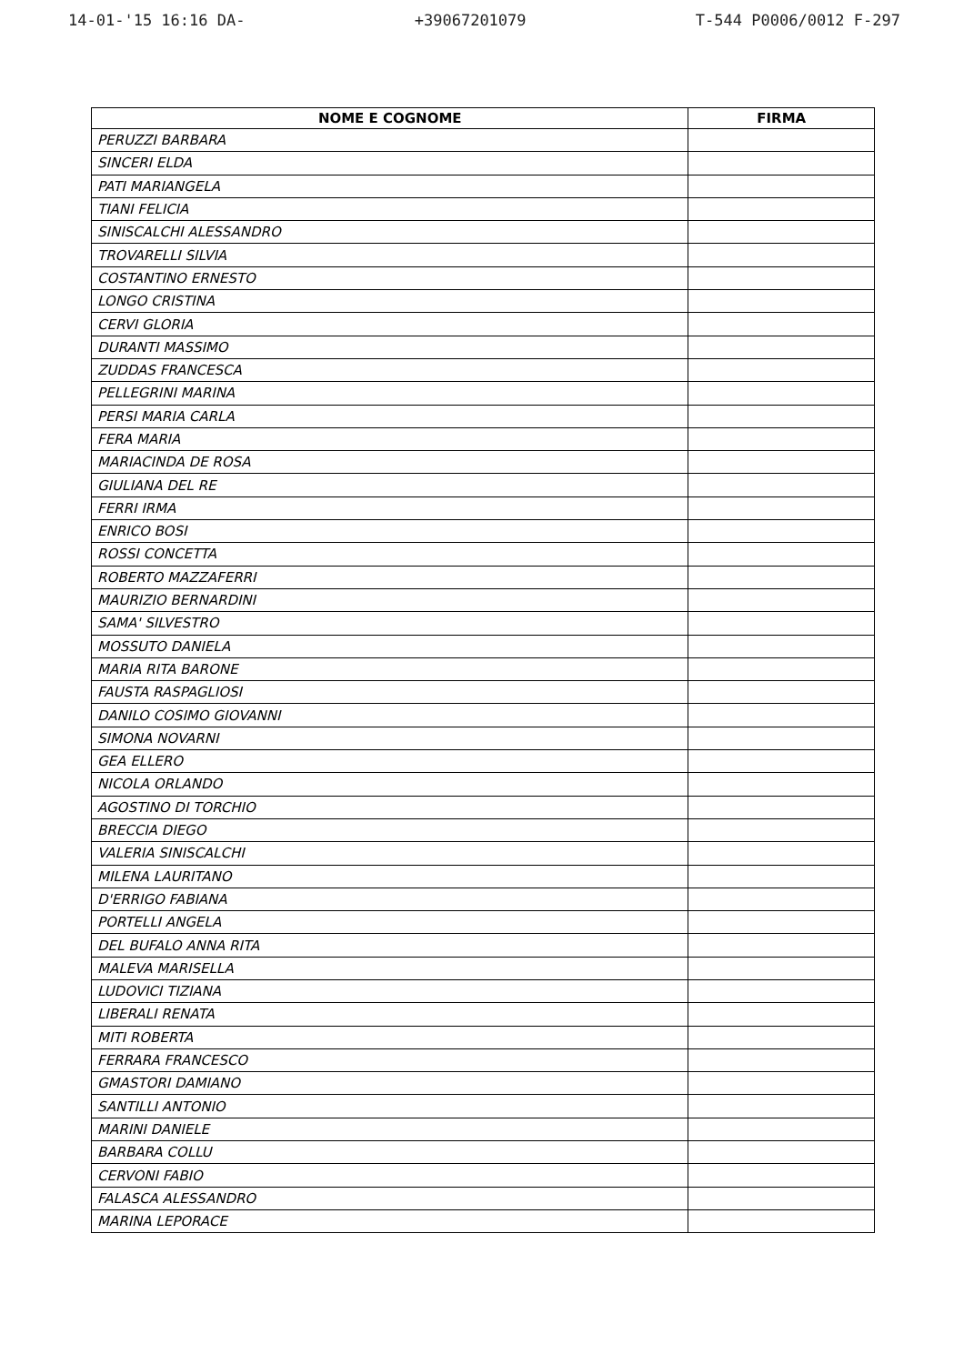14-01-'15 16:16 DA- +39067201079 T-544 P0006/0012 F-297
| NOME E COGNOME | FIRMA |
| --- | --- |
| PERUZZI BARBARA | |
| SINCERI ELDA | |
| PATI MARIANGELA | |
| TIANI FELICIA | |
| SINISCALCHI ALESSANDRO | |
| TROVARELLI SILVIA | |
| COSTANTINO ERNESTO | |
| LONGO CRISTINA | |
| CERVI GLORIA | |
| DURANTI MASSIMO | |
| ZUDDAS FRANCESCA | |
| PELLEGRINI MARINA | |
| PERSI MARIA CARLA | |
| FERA MARIA | |
| MARIACINDA DE ROSA | |
| GIULIANA DEL RE | |
| FERRI IRMA | |
| ENRICO BOSI | |
| ROSSI CONCETTA | |
| ROBERTO MAZZAFERRI | |
| MAURIZIO BERNARDINI | |
| SAMA' SILVESTRO | |
| MOSSUTO DANIELA | |
| MARIA RITA BARONE | |
| FAUSTA RASPAGLIOSI | |
| DANILO COSIMO GIOVANNI | |
| SIMONA NOVARNI | |
| GEA ELLERO | |
| NICOLA ORLANDO | |
| AGOSTINO DI TORCHIO | |
| BRECCIA DIEGO | |
| VALERIA SINISCALCHI | |
| MILENA LAURITANO | |
| D'ERRIGO FABIANA | |
| PORTELLI ANGELA | |
| DEL BUFALO ANNA RITA | |
| MALEVA MARISELLA | |
| LUDOVICI TIZIANA | |
| LIBERALI RENATA | |
| MITI ROBERTA | |
| FERRARA FRANCESCO | |
| GMASTORI DAMIANO | |
| SANTILLI ANTONIO | |
| MARINI DANIELE | |
| BARBARA COLLU | |
| CERVONI FABIO | |
| FALASCA ALESSANDRO | |
| MARINA LEPORACE | |